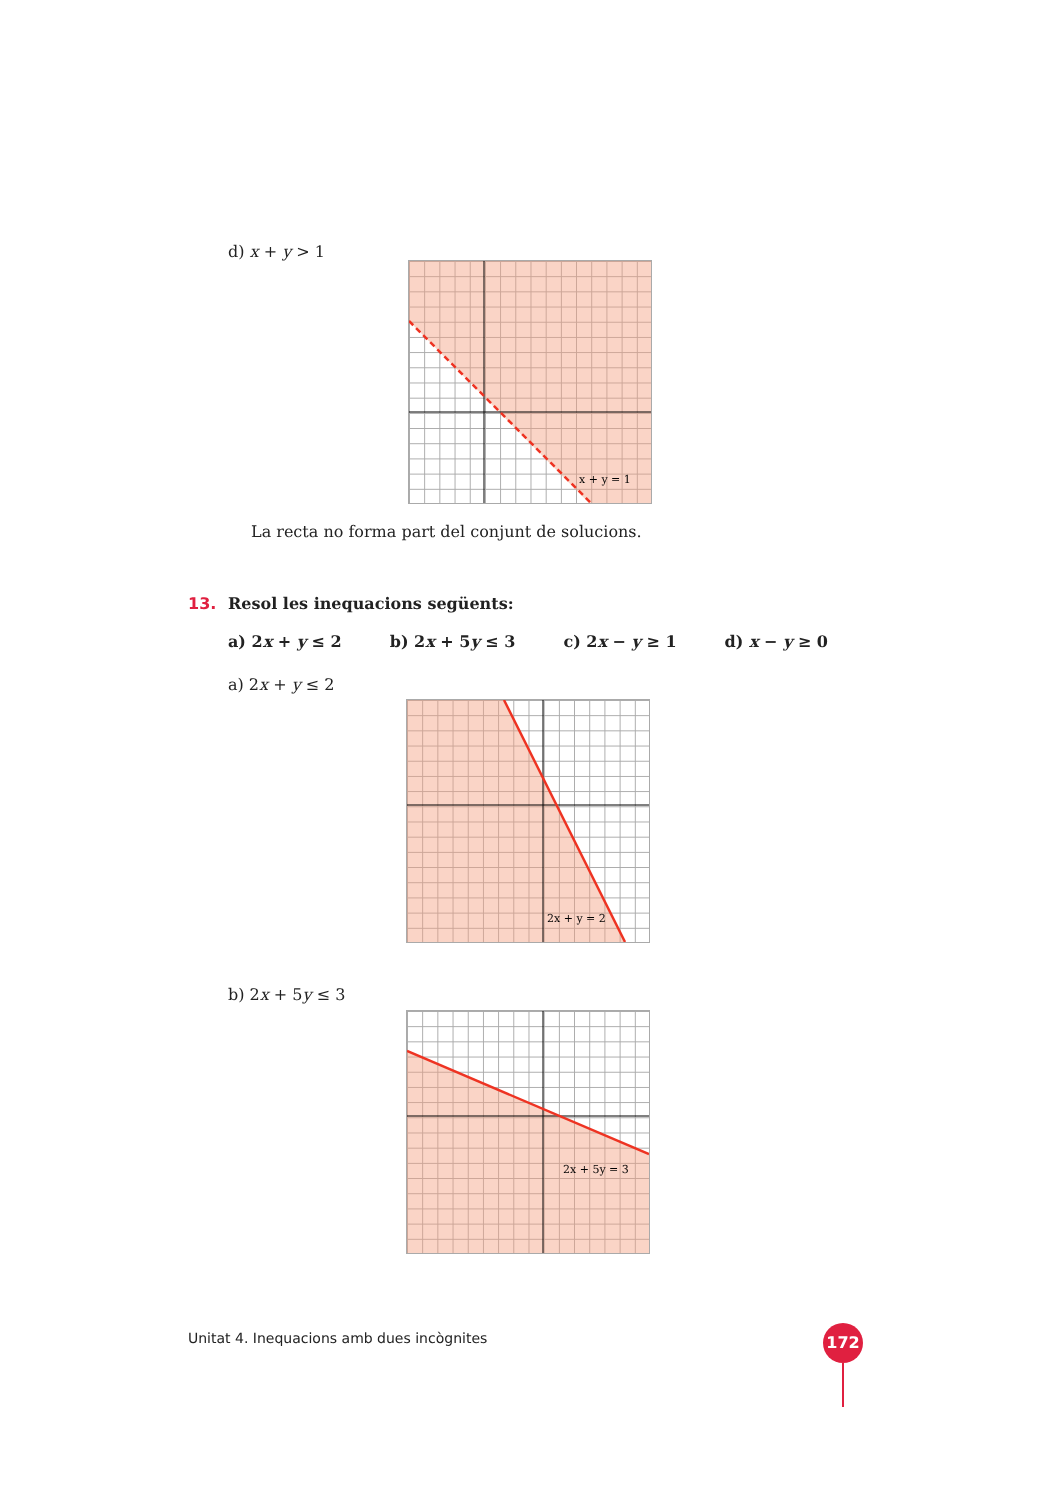d) x + y > 1
x + y = 1
La recta no forma part del conjunt de solucions.
13.
Resol les inequacions següents:
a) 2x + y ≤ 2 b) 2x + 5y ≤ 3 c) 2x − y ≥ 1 d) x − y ≥ 0
a) 2x + y ≤ 2
2x + y = 2
b) 2x + 5y ≤ 3
2x + 5y = 3
Unitat 4. Inequacions amb dues incògnites
172